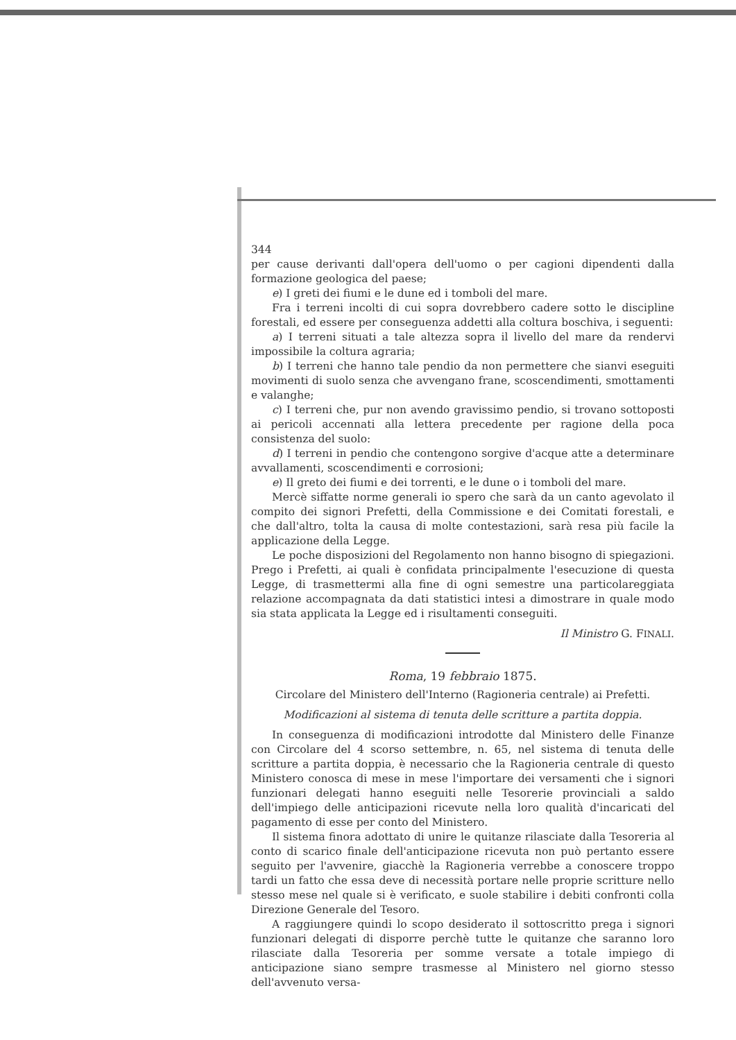344
per cause derivanti dall'opera dell'uomo o per cagioni dipendenti dalla formazione geologica del paese;
e) I greti dei fiumi e le dune ed i tomboli del mare.
Fra i terreni incolti di cui sopra dovrebbero cadere sotto le discipline forestali, ed essere per conseguenza addetti alla coltura boschiva, i seguenti:
a) I terreni situati a tale altezza sopra il livello del mare da rendervi impossibile la coltura agraria;
b) I terreni che hanno tale pendio da non permettere che sianvi eseguiti movimenti di suolo senza che avvengano frane, scoscendimenti, smottamenti e valanghe;
c) I terreni che, pur non avendo gravissimo pendio, si trovano sottoposti ai pericoli accennati alla lettera precedente per ragione della poca consistenza del suolo:
d) I terreni in pendio che contengono sorgive d'acque atte a determinare avvallamenti, scoscendimenti e corrosioni;
e) Il greto dei fiumi e dei torrenti, e le dune o i tomboli del mare.
Mercè siffatte norme generali io spero che sarà da un canto agevolato il compito dei signori Prefetti, della Commissione e dei Comitati forestali, e che dall'altro, tolta la causa di molte contestazioni, sarà resa più facile la applicazione della Legge.
Le poche disposizioni del Regolamento non hanno bisogno di spiegazioni. Prego i Prefetti, ai quali è confidata principalmente l'esecuzione di questa Legge, di trasmettermi alla fine di ogni semestre una particolareggiata relazione accompagnata da dati statistici intesi a dimostrare in quale modo sia stata applicata la Legge ed i risultamenti conseguiti.
Il Ministro G. FINALI.
Roma, 19 febbraio 1875.
Circolare del Ministero dell'Interno (Ragioneria centrale) ai Prefetti.
Modificazioni al sistema di tenuta delle scritture a partita doppia.
In conseguenza di modificazioni introdotte dal Ministero delle Finanze con Circolare del 4 scorso settembre, n. 65, nel sistema di tenuta delle scritture a partita doppia, è necessario che la Ragioneria centrale di questo Ministero conosca di mese in mese l'importare dei versamenti che i signori funzionari delegati hanno eseguiti nelle Tesorerie provinciali a saldo dell'impiego delle anticipazioni ricevute nella loro qualità d'incaricati del pagamento di esse per conto del Ministero.
Il sistema finora adottato di unire le quitanze rilasciate dalla Tesoreria al conto di scarico finale dell'anticipazione ricevuta non può pertanto essere seguito per l'avvenire, giacchè la Ragioneria verrebbe a conoscere troppo tardi un fatto che essa deve di necessità portare nelle proprie scritture nello stesso mese nel quale si è verificato, e suole stabilire i debiti confronti colla Direzione Generale del Tesoro.
A raggiungere quindi lo scopo desiderato il sottoscritto prega i signori funzionari delegati di disporre perchè tutte le quitanze che saranno loro rilasciate dalla Tesoreria per somme versate a totale impiego di anticipazione siano sempre trasmesse al Ministero nel giorno stesso dell'avvenuto versa-